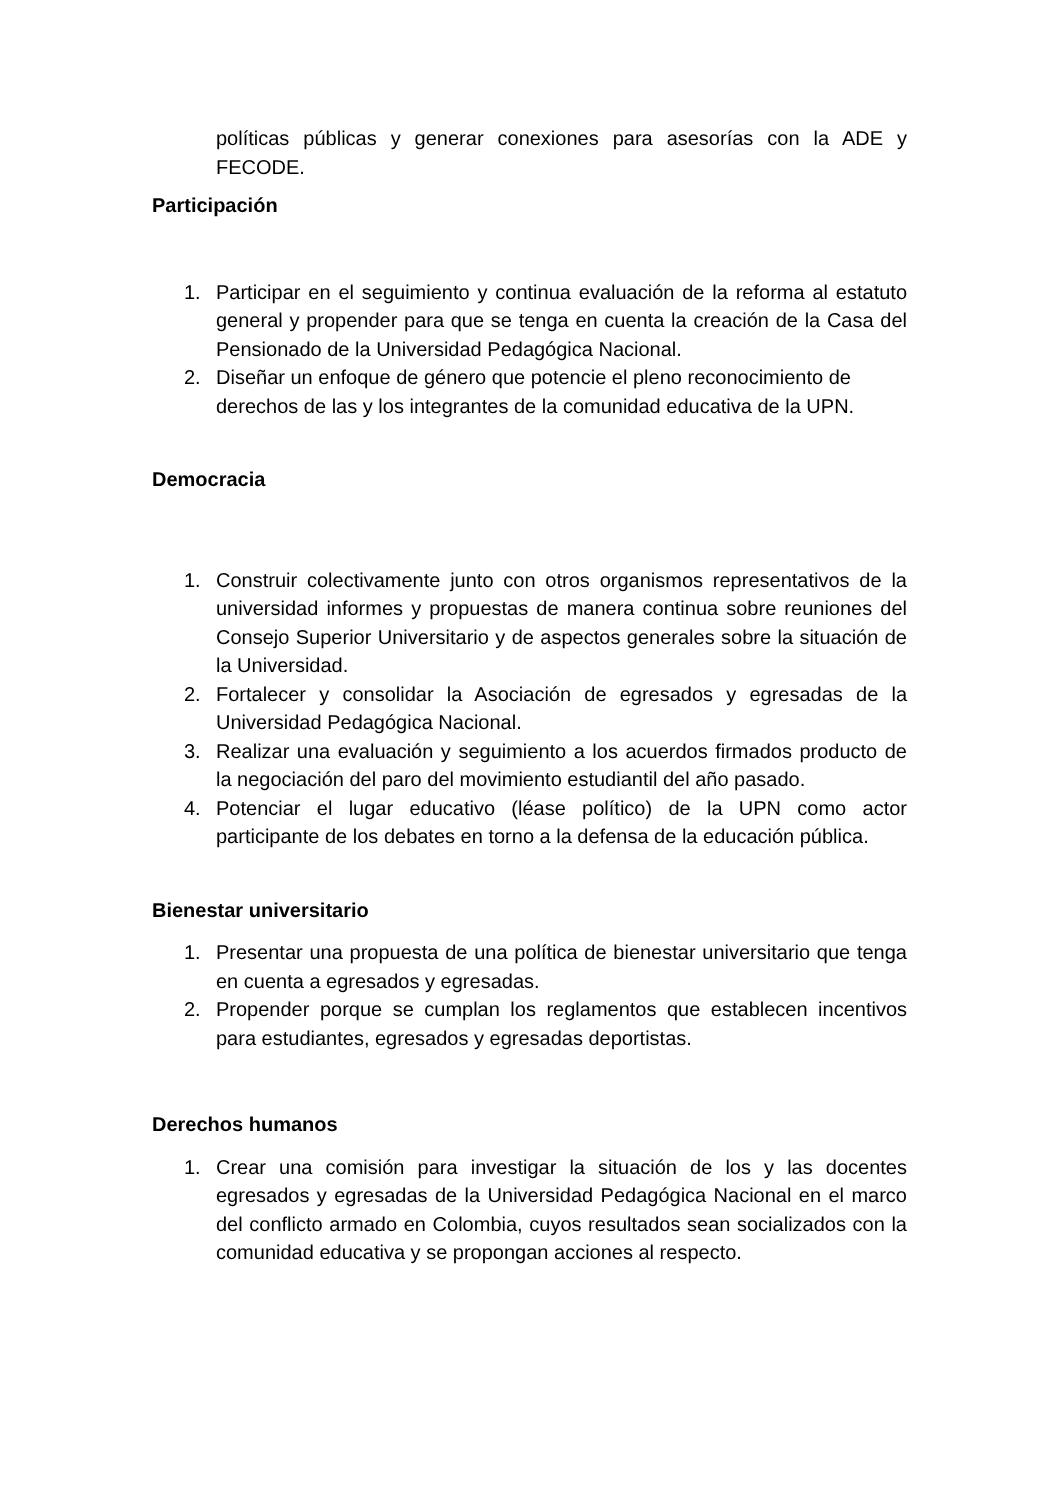políticas públicas y generar conexiones para asesorías con la ADE y FECODE.
Participación
1. Participar en el seguimiento y continua evaluación de la reforma al estatuto general y propender para que se tenga en cuenta la creación de la Casa del Pensionado de la Universidad Pedagógica Nacional.
2. Diseñar un enfoque de género que potencie el pleno reconocimiento de derechos de las y los integrantes de la comunidad educativa de la UPN.
Democracia
1. Construir colectivamente junto con otros organismos representativos de la universidad informes y propuestas de manera continua sobre reuniones del Consejo Superior Universitario y de aspectos generales sobre la situación de la Universidad.
2. Fortalecer y consolidar la Asociación de egresados y egresadas de la Universidad Pedagógica Nacional.
3. Realizar una evaluación y seguimiento a los acuerdos firmados producto de la negociación del paro del movimiento estudiantil del año pasado.
4. Potenciar el lugar educativo (léase político) de la UPN como actor participante de los debates en torno a la defensa de la educación pública.
Bienestar universitario
1. Presentar una propuesta de una política de bienestar universitario que tenga en cuenta a egresados y egresadas.
2. Propender porque se cumplan los reglamentos que establecen incentivos para estudiantes, egresados y egresadas deportistas.
Derechos humanos
1. Crear una comisión para investigar la situación de los y las docentes egresados y egresadas de la Universidad Pedagógica Nacional en el marco del conflicto armado en Colombia, cuyos resultados sean socializados con la comunidad educativa y se propongan acciones al respecto.